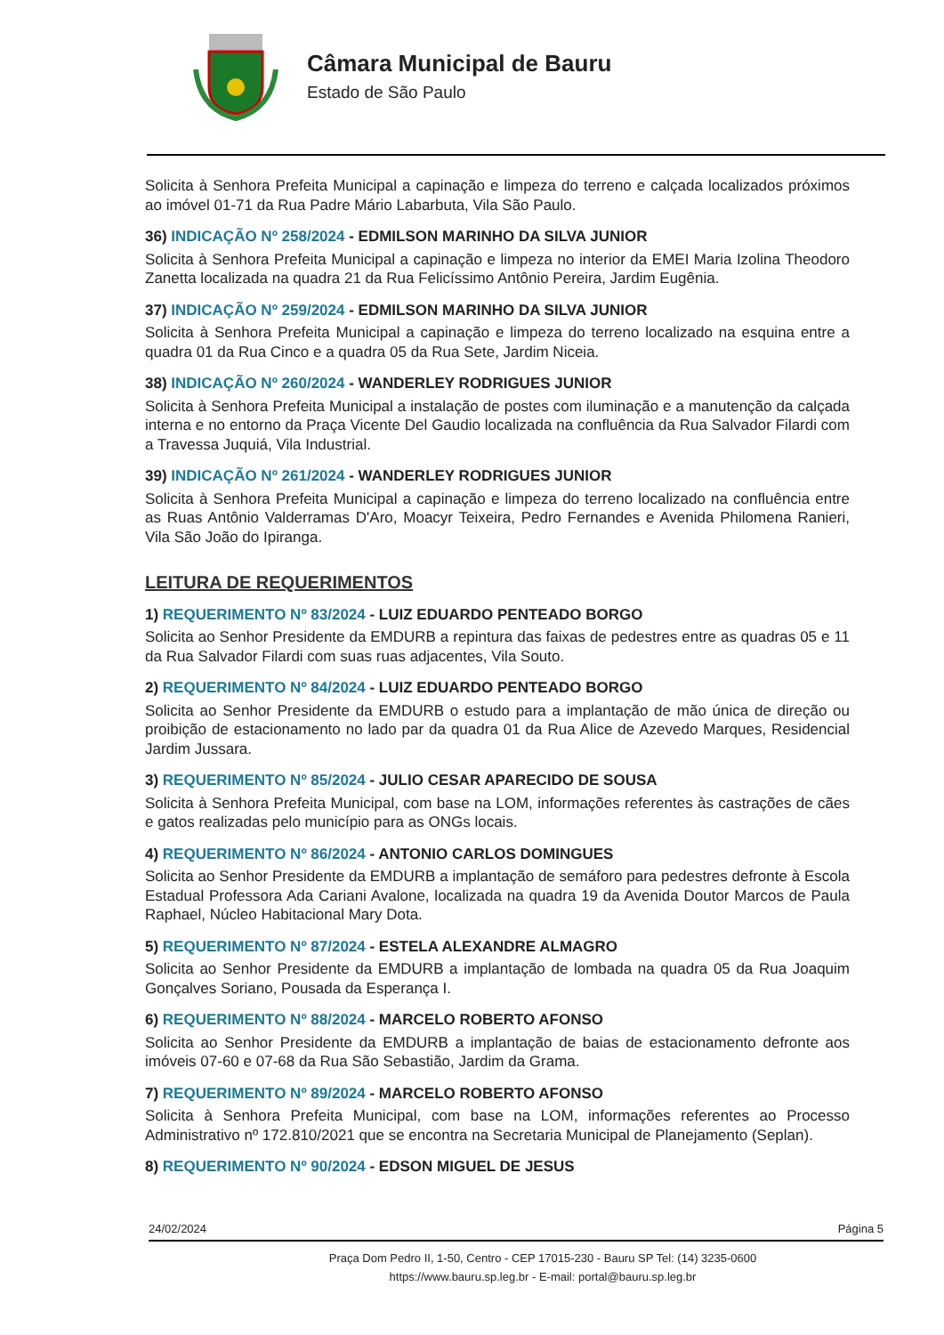Câmara Municipal de Bauru
Estado de São Paulo
Solicita à Senhora Prefeita Municipal a capinação e limpeza do terreno e calçada localizados próximos ao imóvel 01-71 da Rua Padre Mário Labarbuta, Vila São Paulo.
36) INDICAÇÃO Nº 258/2024 - EDMILSON MARINHO DA SILVA JUNIOR
Solicita à Senhora Prefeita Municipal a capinação e limpeza no interior da EMEI Maria Izolina Theodoro Zanetta localizada na quadra 21 da Rua Felicíssimo Antônio Pereira, Jardim Eugênia.
37) INDICAÇÃO Nº 259/2024 - EDMILSON MARINHO DA SILVA JUNIOR
Solicita à Senhora Prefeita Municipal a capinação e limpeza do terreno localizado na esquina entre a quadra 01 da Rua Cinco e a quadra 05 da Rua Sete, Jardim Niceia.
38) INDICAÇÃO Nº 260/2024 - WANDERLEY RODRIGUES JUNIOR
Solicita à Senhora Prefeita Municipal a instalação de postes com iluminação e a manutenção da calçada interna e no entorno da Praça Vicente Del Gaudio localizada na confluência da Rua Salvador Filardi com a Travessa Juquiá, Vila Industrial.
39) INDICAÇÃO Nº 261/2024 - WANDERLEY RODRIGUES JUNIOR
Solicita à Senhora Prefeita Municipal a capinação e limpeza do terreno localizado na confluência entre as Ruas Antônio Valderramas D'Aro, Moacyr Teixeira, Pedro Fernandes e Avenida Philomena Ranieri, Vila São João do Ipiranga.
LEITURA DE REQUERIMENTOS
1) REQUERIMENTO Nº 83/2024 - LUIZ EDUARDO PENTEADO BORGO
Solicita ao Senhor Presidente da EMDURB a repintura das faixas de pedestres entre as quadras 05 e 11 da Rua Salvador Filardi com suas ruas adjacentes, Vila Souto.
2) REQUERIMENTO Nº 84/2024 - LUIZ EDUARDO PENTEADO BORGO
Solicita ao Senhor Presidente da EMDURB o estudo para a implantação de mão única de direção ou proibição de estacionamento no lado par da quadra 01 da Rua Alice de Azevedo Marques, Residencial Jardim Jussara.
3) REQUERIMENTO Nº 85/2024 - JULIO CESAR APARECIDO DE SOUSA
Solicita à Senhora Prefeita Municipal, com base na LOM, informações referentes às castrações de cães e gatos realizadas pelo município para as ONGs locais.
4) REQUERIMENTO Nº 86/2024 - ANTONIO CARLOS DOMINGUES
Solicita ao Senhor Presidente da EMDURB a implantação de semáforo para pedestres defronte à Escola Estadual Professora Ada Cariani Avalone, localizada na quadra 19 da Avenida Doutor Marcos de Paula Raphael, Núcleo Habitacional Mary Dota.
5) REQUERIMENTO Nº 87/2024 - ESTELA ALEXANDRE ALMAGRO
Solicita ao Senhor Presidente da EMDURB a implantação de lombada na quadra 05 da Rua Joaquim Gonçalves Soriano, Pousada da Esperança I.
6) REQUERIMENTO Nº 88/2024 - MARCELO ROBERTO AFONSO
Solicita ao Senhor Presidente da EMDURB a implantação de baias de estacionamento defronte aos imóveis 07-60 e 07-68 da Rua São Sebastião, Jardim da Grama.
7) REQUERIMENTO Nº 89/2024 - MARCELO ROBERTO AFONSO
Solicita à Senhora Prefeita Municipal, com base na LOM, informações referentes ao Processo Administrativo nº 172.810/2021 que se encontra na Secretaria Municipal de Planejamento (Seplan).
8) REQUERIMENTO Nº 90/2024 - EDSON MIGUEL DE JESUS
24/02/2024 Página 5
Praça Dom Pedro II, 1-50, Centro - CEP 17015-230 - Bauru SP Tel: (14) 3235-0600
https://www.bauru.sp.leg.br - E-mail: portal@bauru.sp.leg.br